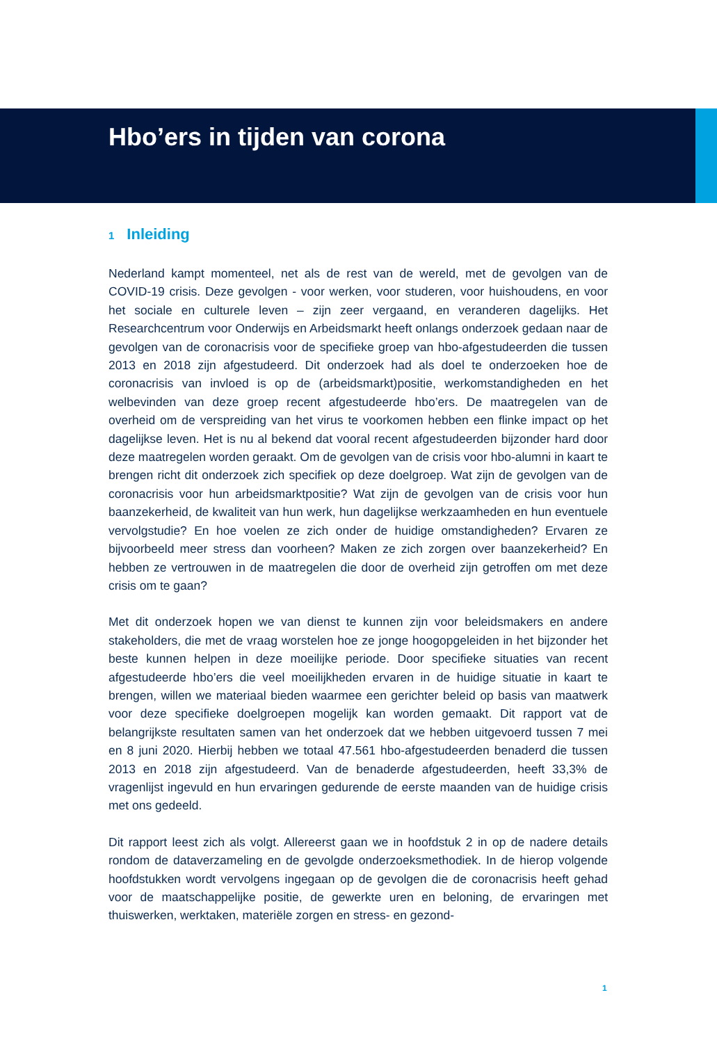Hbo’ers in tijden van corona
1 Inleiding
Nederland kampt momenteel, net als de rest van de wereld, met de gevolgen van de COVID-19 crisis. Deze gevolgen - voor werken, voor studeren, voor huishoudens, en voor het sociale en culturele leven – zijn zeer vergaand, en veranderen dagelijks. Het Researchcentrum voor Onderwijs en Arbeidsmarkt heeft onlangs onderzoek gedaan naar de gevolgen van de coronacrisis voor de specifieke groep van hbo-afgestudeerden die tussen 2013 en 2018 zijn afgestudeerd. Dit onderzoek had als doel te onderzoeken hoe de coronacrisis van invloed is op de (arbeidsmarkt)positie, werkomstandigheden en het welbevinden van deze groep recent afgestudeerde hbo’ers. De maatregelen van de overheid om de verspreiding van het virus te voorkomen hebben een flinke impact op het dagelijkse leven. Het is nu al bekend dat vooral recent afgestudeerden bijzonder hard door deze maatregelen worden geraakt. Om de gevolgen van de crisis voor hbo-alumni in kaart te brengen richt dit onderzoek zich specifiek op deze doelgroep. Wat zijn de gevolgen van de coronacrisis voor hun arbeidsmarktpositie? Wat zijn de gevolgen van de crisis voor hun baanzekerheid, de kwaliteit van hun werk, hun dagelijkse werkzaamheden en hun eventuele vervolgstudie? En hoe voelen ze zich onder de huidige omstandigheden? Ervaren ze bijvoorbeeld meer stress dan voorheen? Maken ze zich zorgen over baanzekerheid? En hebben ze vertrouwen in de maatregelen die door de overheid zijn getroffen om met deze crisis om te gaan?
Met dit onderzoek hopen we van dienst te kunnen zijn voor beleidsmakers en andere stakeholders, die met de vraag worstelen hoe ze jonge hoogopgeleiden in het bijzonder het beste kunnen helpen in deze moeilijke periode. Door specifieke situaties van recent afgestudeerde hbo’ers die veel moeilijkheden ervaren in de huidige situatie in kaart te brengen, willen we materiaal bieden waarmee een gerichter beleid op basis van maatwerk voor deze specifieke doelgroepen mogelijk kan worden gemaakt. Dit rapport vat de belangrijkste resultaten samen van het onderzoek dat we hebben uitgevoerd tussen 7 mei en 8 juni 2020. Hierbij hebben we totaal 47.561 hbo-afgestudeerden benaderd die tussen 2013 en 2018 zijn afgestudeerd. Van de benaderde afgestudeerden, heeft 33,3% de vragenlijst ingevuld en hun ervaringen gedurende de eerste maanden van de huidige crisis met ons gedeeld.
Dit rapport leest zich als volgt. Allereerst gaan we in hoofdstuk 2 in op de nadere details rondom de dataverzameling en de gevolgde onderzoeksmethodiek. In de hierop volgende hoofdstukken wordt vervolgens ingegaan op de gevolgen die de coronacrisis heeft gehad voor de maatschappelijke positie, de gewerkte uren en beloning, de ervaringen met thuiswerken, werktaken, materiële zorgen en stress- en gezond-
1